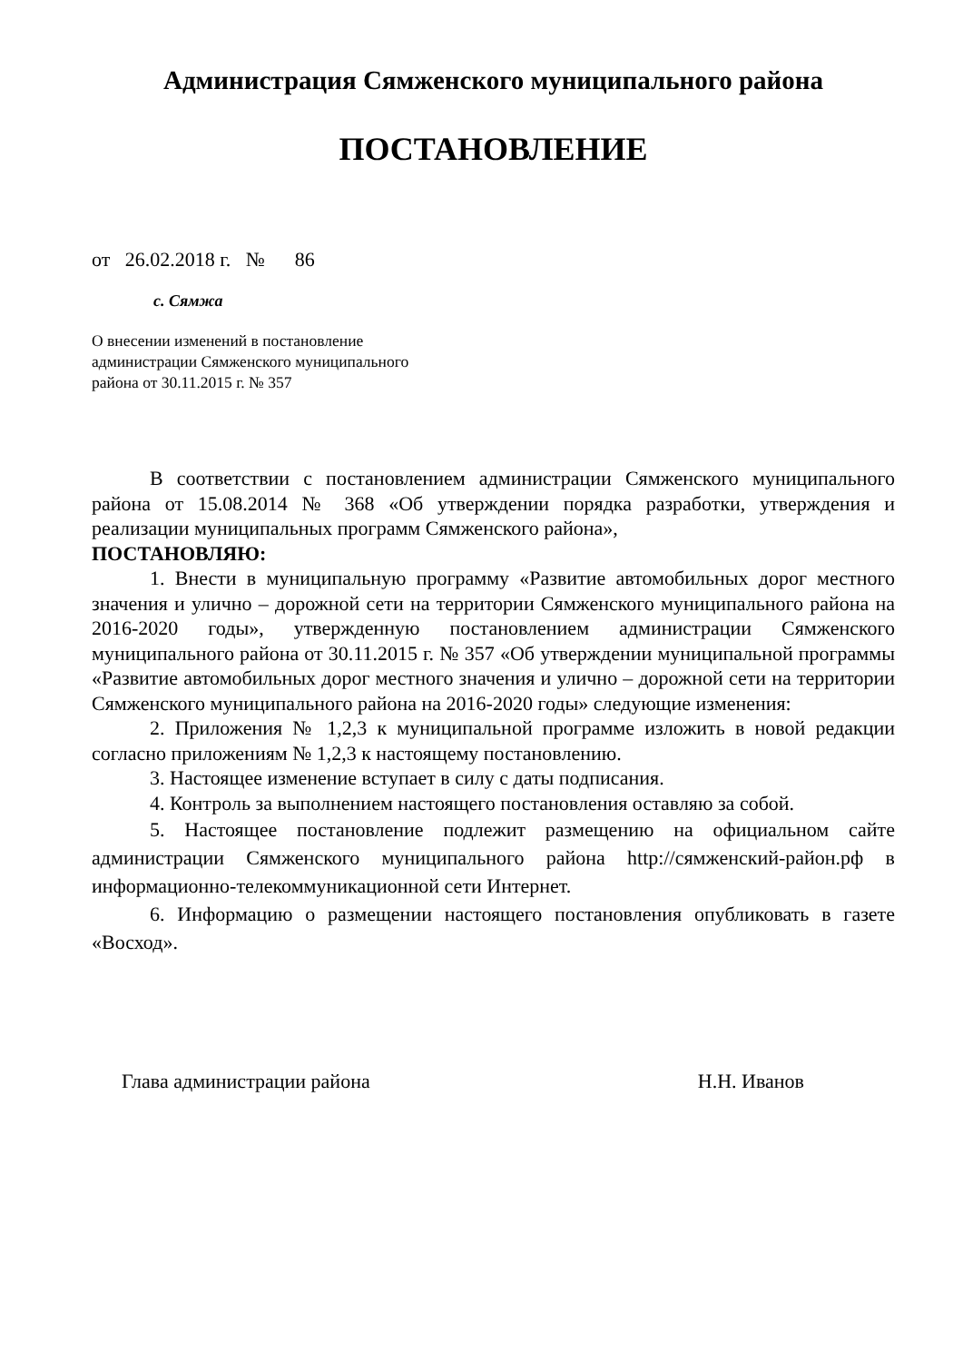Администрация Сямженского муниципального района
ПОСТАНОВЛЕНИЕ
от 26.02.2018 г. № 86
с. Сямжа
О внесении изменений в постановление администрации Сямженского муниципального района от 30.11.2015 г. № 357
В соответствии с постановлением администрации Сямженского муниципального района от 15.08.2014 № 368 «Об утверждении порядка разработки, утверждения и реализации муниципальных программ Сямженского района»,
ПОСТАНОВЛЯЮ:
1. Внести в муниципальную программу «Развитие автомобильных дорог местного значения и улично – дорожной сети на территории Сямженского муниципального района на 2016-2020 годы», утвержденную постановлением администрации Сямженского муниципального района от 30.11.2015 г. № 357 «Об утверждении муниципальной программы «Развитие автомобильных дорог местного значения и улично – дорожной сети на территории Сямженского муниципального района на 2016-2020 годы» следующие изменения:
2. Приложения № 1,2,3 к муниципальной программе изложить в новой редакции согласно приложениям № 1,2,3 к настоящему постановлению.
3. Настоящее изменение вступает в силу с даты подписания.
4. Контроль за выполнением настоящего постановления оставляю за собой.
5. Настоящее постановление подлежит размещению на официальном сайте администрации Сямженского муниципального района http://сямженский-район.рф в информационно-телекоммуникационной сети Интернет.
6. Информацию о размещении настоящего постановления опубликовать в газете «Восход».
Глава администрации района Н.Н. Иванов